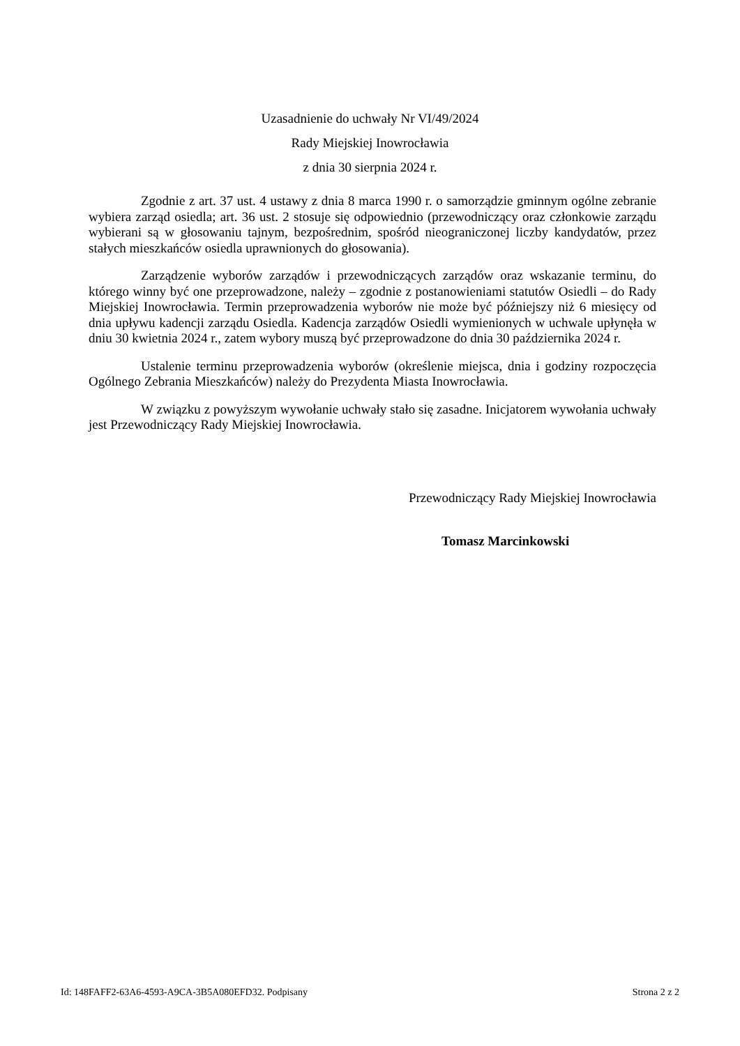Uzasadnienie do uchwały Nr VI/49/2024
Rady Miejskiej Inowrocławia
z dnia 30 sierpnia 2024 r.
Zgodnie z art. 37 ust. 4 ustawy z dnia 8 marca 1990 r. o samorządzie gminnym ogólne zebranie wybiera zarząd osiedla; art. 36 ust. 2 stosuje się odpowiednio (przewodniczący oraz członkowie zarządu wybierani są w głosowaniu tajnym, bezpośrednim, spośród nieograniczonej liczby kandydatów, przez stałych mieszkańców osiedla uprawnionych do głosowania).
Zarządzenie wyborów zarządów i przewodniczących zarządów oraz wskazanie terminu, do którego winny być one przeprowadzone, należy – zgodnie z postanowieniami statutów Osiedli – do Rady Miejskiej Inowrocławia. Termin przeprowadzenia wyborów nie może być późniejszy niż 6 miesięcy od dnia upływu kadencji zarządu Osiedla. Kadencja zarządów Osiedli wymienionych w uchwale upłynęła w dniu 30 kwietnia 2024 r., zatem wybory muszą być przeprowadzone do dnia 30 października 2024 r.
Ustalenie terminu przeprowadzenia wyborów (określenie miejsca, dnia i godziny rozpoczęcia Ogólnego Zebrania Mieszkańców) należy do Prezydenta Miasta Inowrocławia.
W związku z powyższym wywołanie uchwały stało się zasadne. Inicjatorem wywołania uchwały jest Przewodniczący Rady Miejskiej Inowrocławia.
Przewodniczący Rady Miejskiej Inowrocławia
Tomasz Marcinkowski
Id: 148FAFF2-63A6-4593-A9CA-3B5A080EFD32. Podpisany Strona 2 z 2